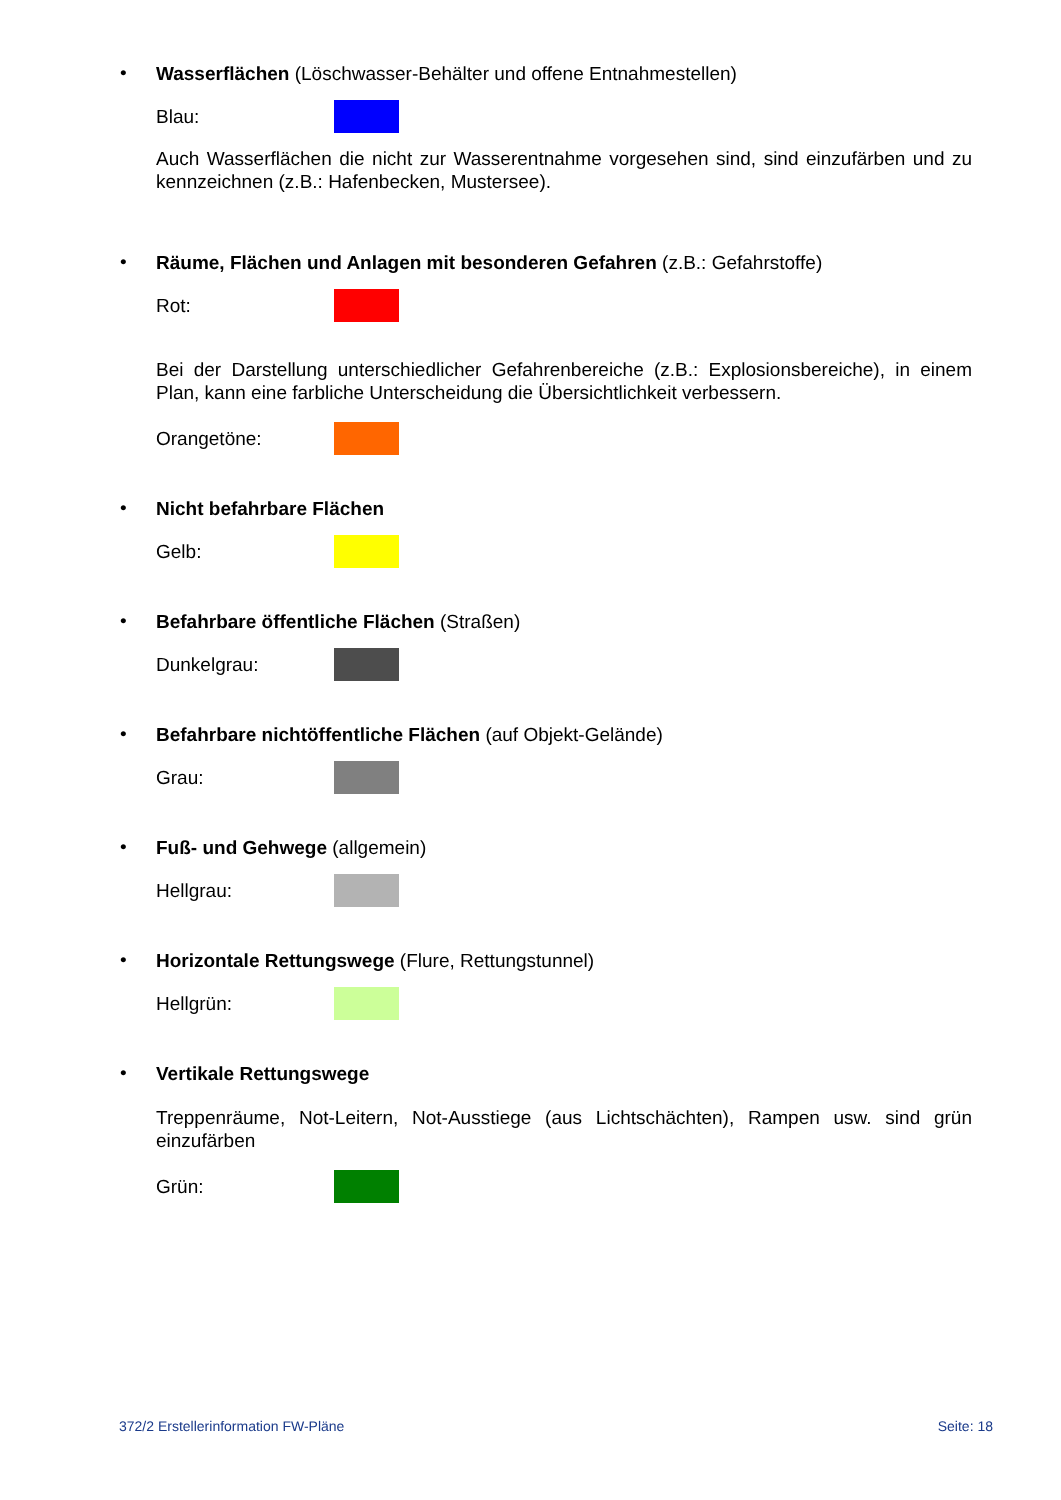•
Wasserflächen (Löschwasser-Behälter und offene Entnahmestellen)
Blau:
Auch Wasserflächen die nicht zur Wasserentnahme vorgesehen sind, sind einzufärben und zu kennzeichnen (z.B.: Hafenbecken, Mustersee).
•
Räume, Flächen und Anlagen mit besonderen Gefahren (z.B.: Gefahrstoffe)
Rot:
Bei der Darstellung unterschiedlicher Gefahrenbereiche (z.B.: Explosionsbereiche), in einem Plan, kann eine farbliche Unterscheidung die Übersichtlichkeit verbessern.
Orangetöne:
•
Nicht befahrbare Flächen
Gelb:
•
Befahrbare öffentliche Flächen (Straßen)
Dunkelgrau:
•
Befahrbare nichtöffentliche Flächen (auf Objekt-Gelände)
Grau:
•
Fuß- und Gehwege (allgemein)
Hellgrau:
•
Horizontale Rettungswege (Flure, Rettungstunnel)
Hellgrün:
•
Vertikale Rettungswege
Treppenräume, Not-Leitern, Not-Ausstiege (aus Lichtschächten), Rampen usw. sind grün einzufärben
Grün:
372/2 Erstellerinformation FW-Pläne Seite: 18